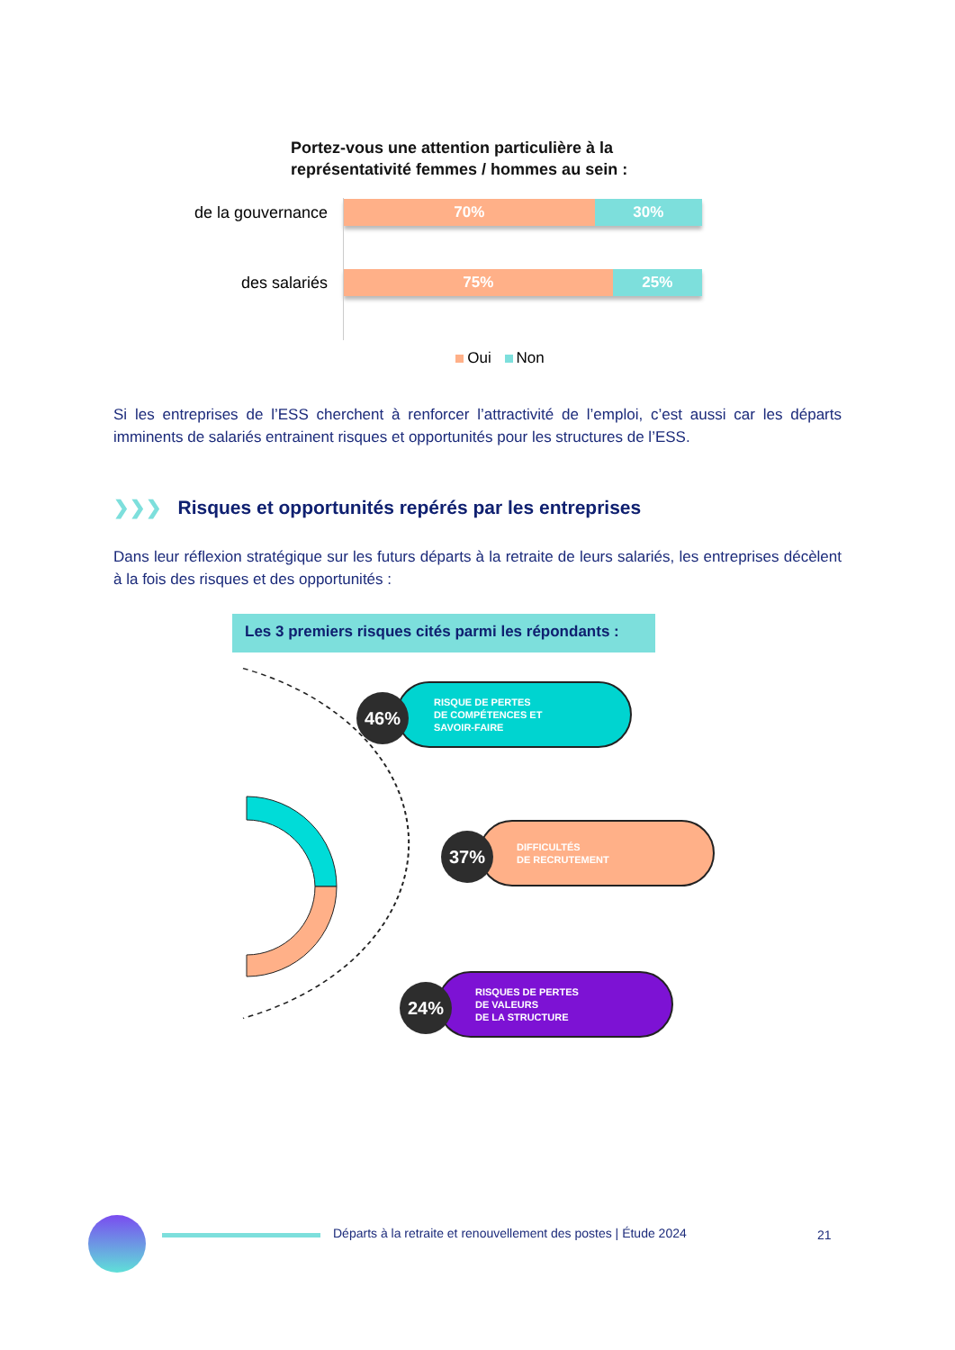Portez-vous une attention particulière à la
représentativité femmes / hommes au sein :
de la gouvernance
70% 30%
des salariés
75% 25%
Oui Non
Si les entreprises de l’ESS cherchent à renforcer l’attractivité de l’emploi, c’est aussi car les départs imminents de salariés entrainent risques et opportunités pour les structures de l’ESS.
❯❯❯ Risques et opportunités repérés par les entreprises
Dans leur réflexion stratégique sur les futurs départs à la retraite de leurs salariés, les entreprises décèlent à la fois des risques et des opportunités :
Les 3 premiers risques cités parmi les répondants :
RISQUE DE PERTES
DE COMPÉTENCES ET
SAVOIR-FAIRE
46%
DIFFICULTÉS
DE RECRUTEMENT
37%
RISQUES DE PERTES
DE VALEURS
DE LA STRUCTURE
24%
Départs à la retraite et renouvellement des postes | Étude 2024
21